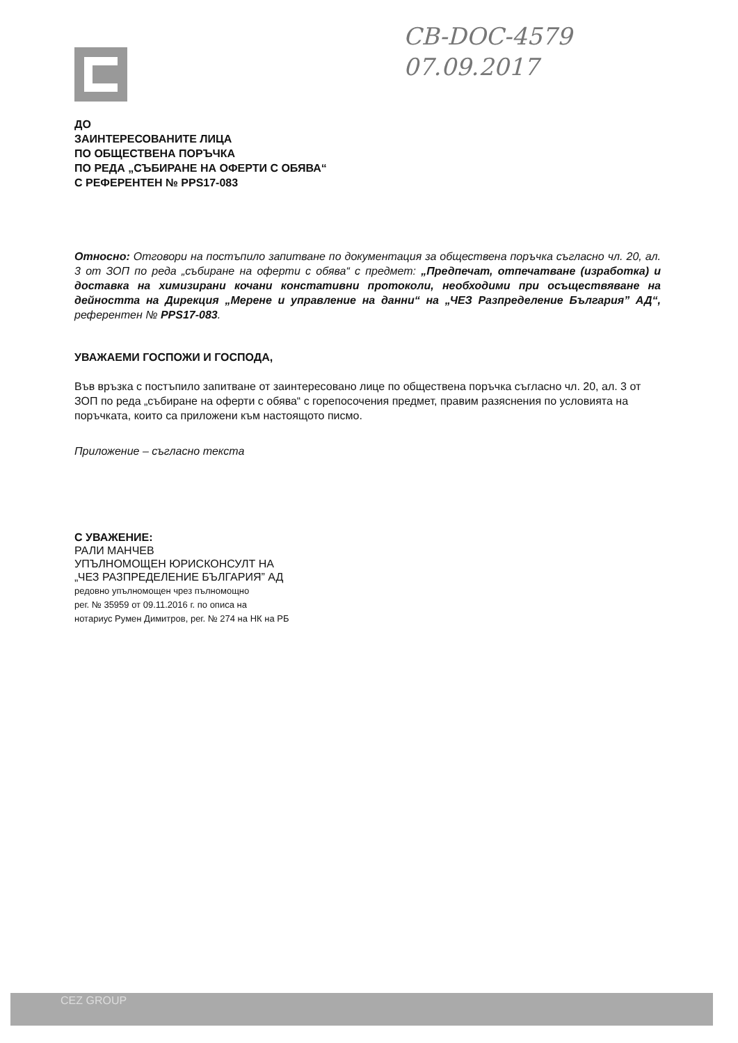CB-DOC-4579
07.09.2017
ДО
ЗАИНТЕРЕСОВАНИТЕ ЛИЦА
ПО ОБЩЕСТВЕНА ПОРЪЧКА
ПО РЕДА „СЪБИРАНЕ НА ОФЕРТИ С ОБЯВА“
С РЕФЕРЕНТЕН № PPS17-083
Относно: Отговори на постъпило запитване по документация за обществена поръчка съгласно чл. 20, ал. 3 от ЗОП по реда „събиране на оферти с обява“ с предмет: „Предпечат, отпечатване (изработка) и доставка на химизирани кочани констативни протоколи, необходими при осъществяване на дейността на Дирекция „Мерене и управление на данни“ на „ЧЕЗ Разпределение България” АД“, референтен № PPS17-083.
УВАЖАЕМИ ГОСПОЖИ И ГОСПОДА,
Във връзка с постъпило запитване от заинтересовано лице по обществена поръчка съгласно чл. 20, ал. 3 от ЗОП по реда „събиране на оферти с обява“ с горепосочения предмет, правим разяснения по условията на поръчката, които са приложени към настоящото писмо.
Приложение – съгласно текста
С УВАЖЕНИЕ:
РАЛИ МАНЧЕВ
УПЪЛНОМОЩЕН ЮРИСКОНСУЛТ НА
„ЧЕЗ РАЗПРЕДЕЛЕНИЕ БЪЛГАРИЯ” АД
редовно упълномощен чрез пълномощно
рег. № 35959 от 09.11.2016 г. по описа на
нотариус Румен Димитров, рег. № 274 на НК на РБ
CEZ GROUP